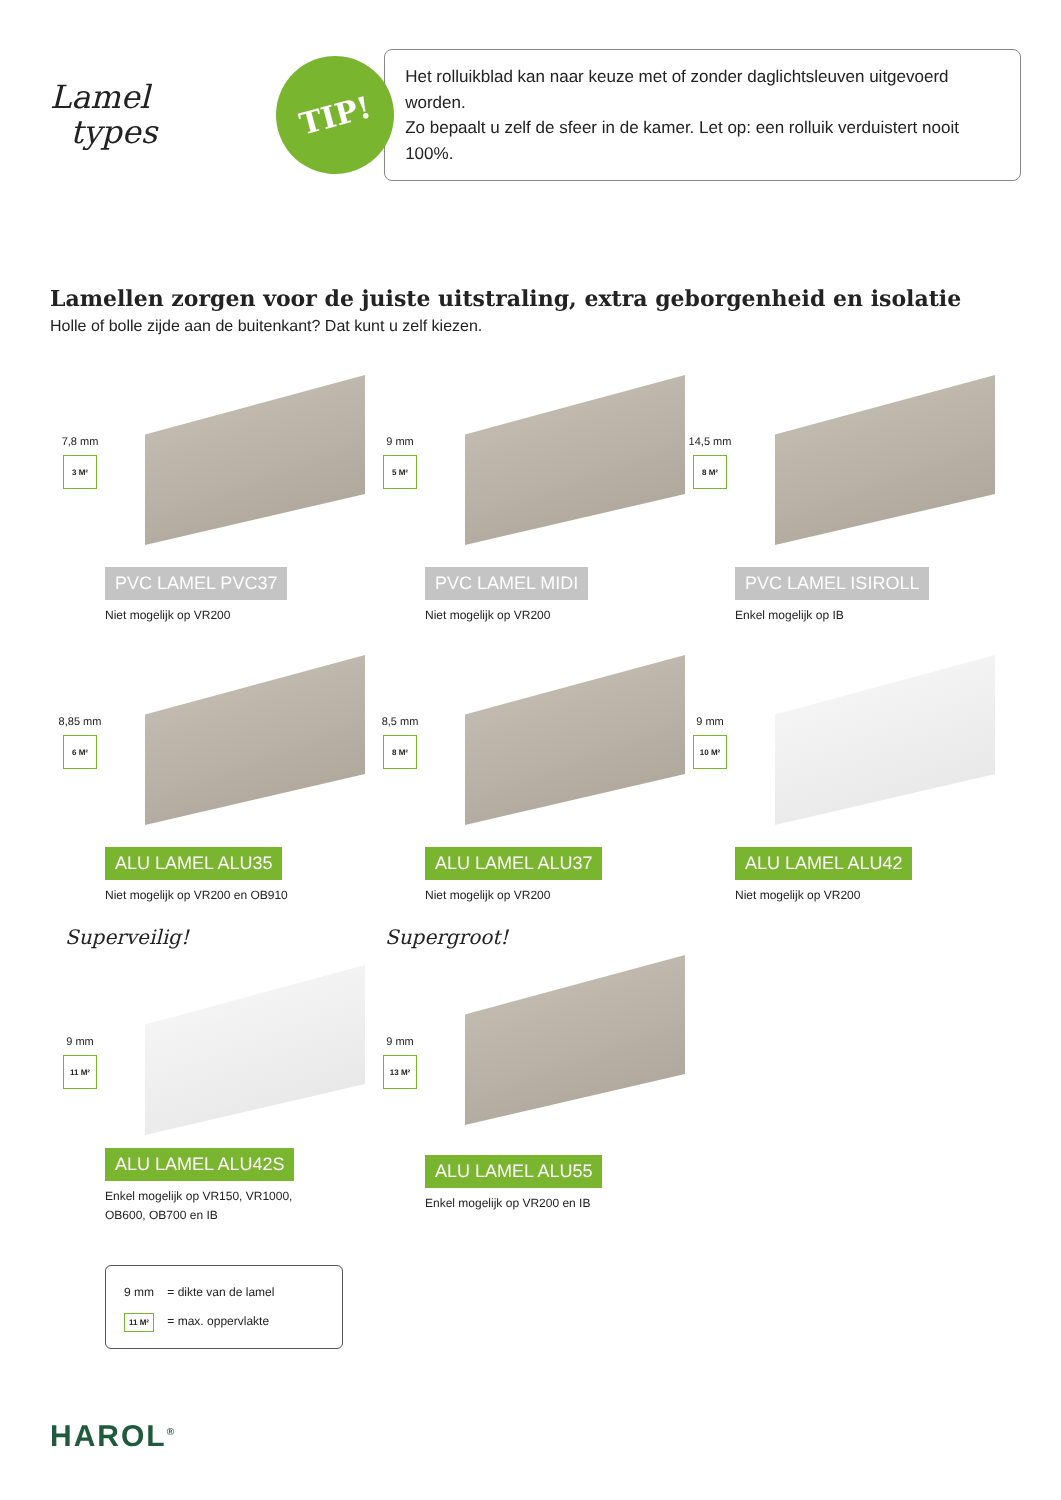Lamel
types
TIP!
Het rolluikblad kan naar keuze met of zonder daglichtsleuven uitgevoerd worden.
Zo bepaalt u zelf de sfeer in de kamer. Let op: een rolluik verduistert nooit 100%.
Lamellen zorgen voor de juiste uitstraling, extra geborgenheid en isolatie
Holle of bolle zijde aan de buitenkant? Dat kunt u zelf kiezen.
7,8 mm
3 M²
PVC LAMEL PVC37
Niet mogelijk op VR200
9 mm
5 M²
PVC LAMEL MIDI
Niet mogelijk op VR200
14,5 mm
8 M²
PVC LAMEL ISIROLL
Enkel mogelijk op IB
8,85 mm
6 M²
ALU LAMEL ALU35
Niet mogelijk op VR200 en OB910
8,5 mm
8 M²
ALU LAMEL ALU37
Niet mogelijk op VR200
9 mm
10 M²
ALU LAMEL ALU42
Niet mogelijk op VR200
Superveilig!
9 mm
11 M²
ALU LAMEL ALU42S
Enkel mogelijk op VR150, VR1000,
OB600, OB700 en IB
Supergroot!
9 mm
13 M²
ALU LAMEL ALU55
Enkel mogelijk op VR200 en IB
9 mm = dikte van de lamel
11 M² = max. oppervlakte
HAROL<sup>®</sup>